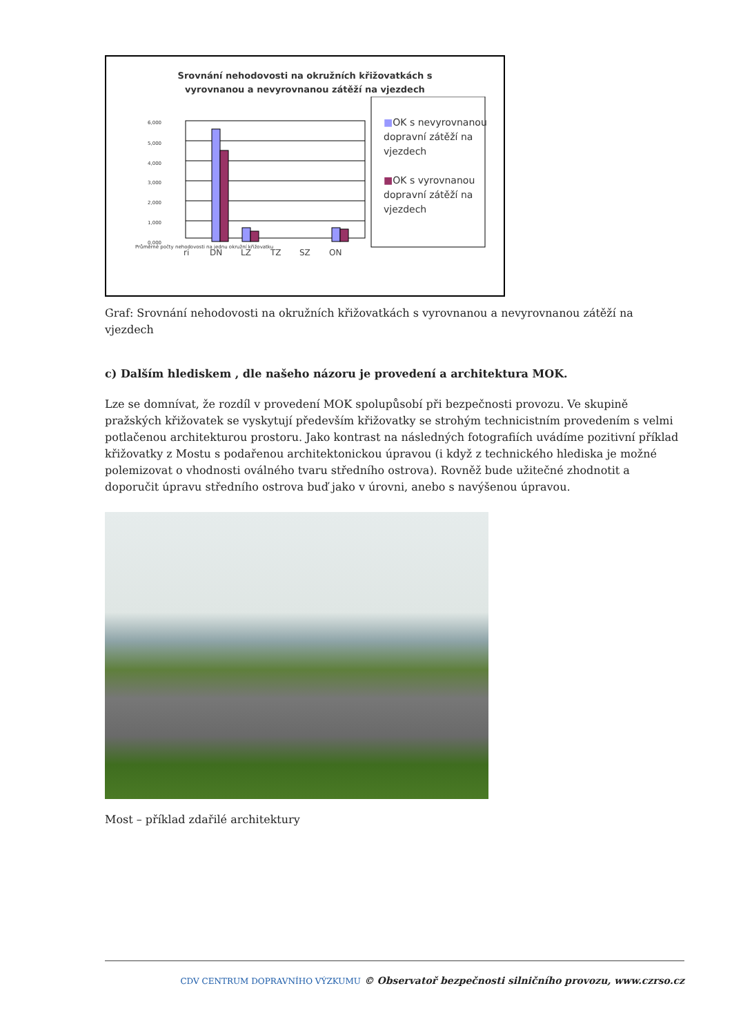Srovnání nehodovosti na okružních křižovatkách s
vyrovnanou a nevyrovnanou zátěží na vjezdech
6,000
5,000
4,000
3,000
2,000
1,000
0,000
ri
DN
LZ
TZ
SZ
ON
■OK s nevyrovnanou dopravní zátěží na vjezdech
■OK s vyrovnanou dopravní zátěží na vjezdech
Průměrné počty nehodovosti na jednu okružní křižovatku
Graf: Srovnání nehodovosti na okružních křižovatkách s vyrovnanou a nevyrovnanou zátěží na vjezdech
c) Dalším hlediskem , dle našeho názoru je provedení a architektura MOK.
Lze se domnívat, že rozdíl v provedení MOK spolupůsobí při bezpečnosti provozu. Ve skupině pražských křižovatek se vyskytují především křižovatky se strohým technicistním provedením s velmi potlačenou architekturou prostoru. Jako kontrast na následných fotografiích uvádíme pozitivní příklad křižovatky z Mostu s podařenou architektonickou úpravou (i když z technického hlediska je možné polemizovat o vhodnosti oválného tvaru středního ostrova). Rovněž bude užitečné zhodnotit a doporučit úpravu středního ostrova buď jako v úrovni, anebo s navýšenou úpravou.
Most – příklad zdařilé architektury
CDV CENTRUM DOPRAVNÍHO VÝZKUMU © Observatoř bezpečnosti silničního provozu, www.czrso.cz